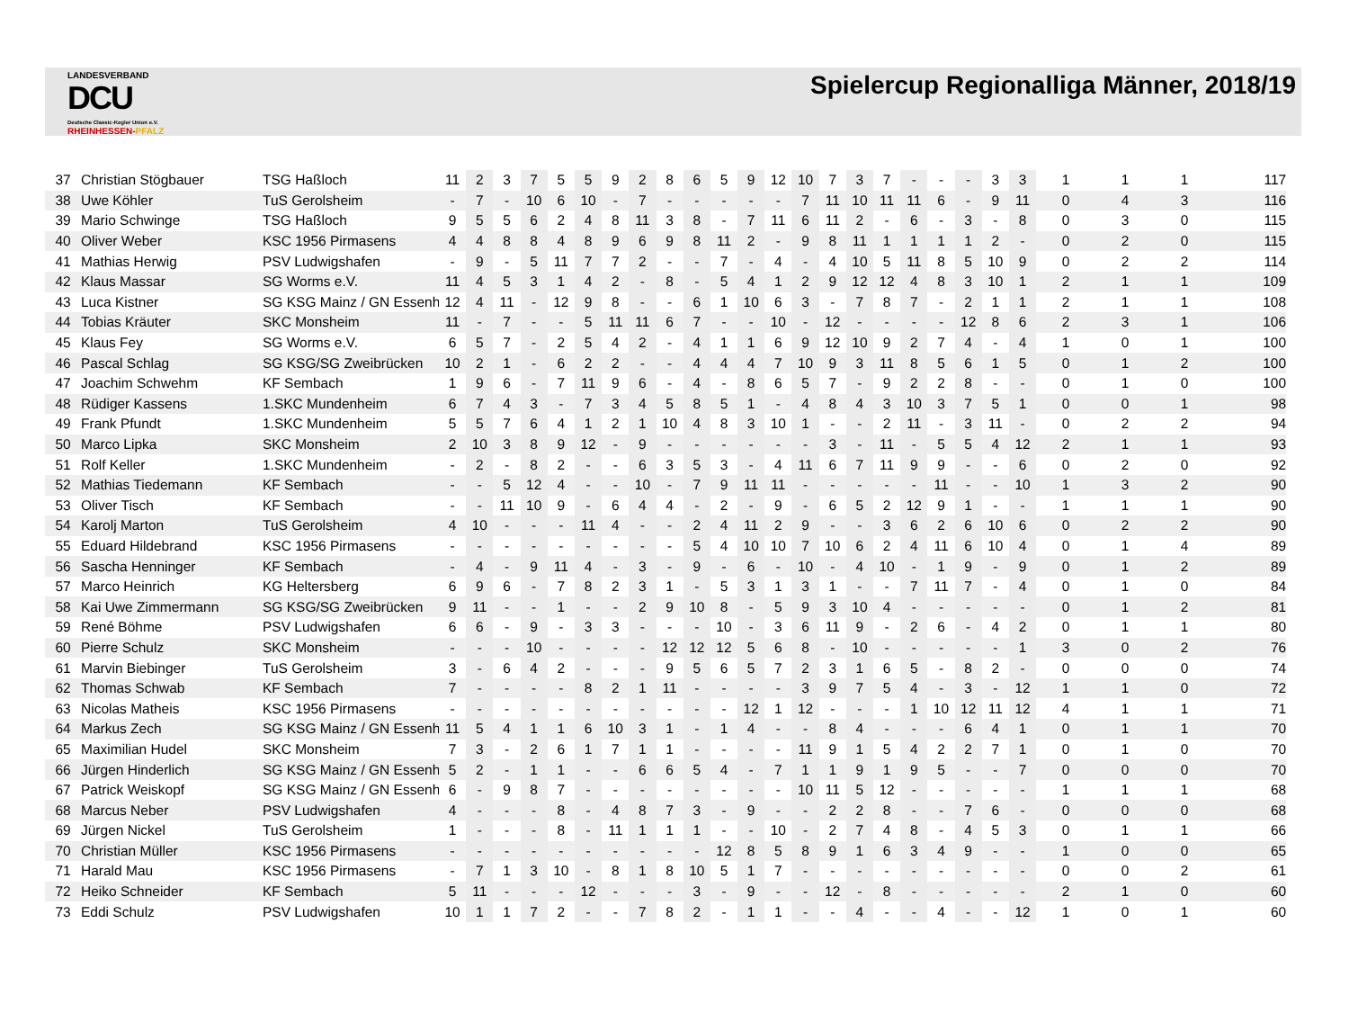LANDESVERBAND
DCU
Deutsche Classic-Kegler Union e.V.
RHEINHESSEN-PFALZ
Spielercup Regionalliga Männer, 2018/19
| 37 | Christian Stögbauer | TSG Haßloch | 11 | 2 | 3 | 7 | 5 | 5 | 9 | 2 | 8 | 6 | 5 | 9 | 12 | 10 | 7 | 3 | 7 | - | - | - | 3 | 3 | 1 | 1 | 1 | 117 |
| 38 | Uwe Köhler | TuS Gerolsheim | - | 7 | - | 10 | 6 | 10 | - | 7 | - | - | - | - | - | 7 | 11 | 10 | 11 | 11 | 6 | - | 9 | 11 | 0 | 4 | 3 | 116 |
| 39 | Mario Schwinge | TSG Haßloch | 9 | 5 | 5 | 6 | 2 | 4 | 8 | 11 | 3 | 8 | - | 7 | 11 | 6 | 11 | 2 | - | 6 | - | 3 | - | 8 | 0 | 3 | 0 | 115 |
| 40 | Oliver Weber | KSC 1956 Pirmasens | 4 | 4 | 8 | 8 | 4 | 8 | 9 | 6 | 9 | 8 | 11 | 2 | - | 9 | 8 | 11 | 1 | 1 | 1 | 1 | 2 | - | 0 | 2 | 0 | 115 |
| 41 | Mathias Herwig | PSV Ludwigshafen | - | 9 | - | 5 | 11 | 7 | 7 | 2 | - | - | 7 | - | 4 | - | 4 | 10 | 5 | 11 | 8 | 5 | 10 | 9 | 0 | 2 | 2 | 114 |
| 42 | Klaus Massar | SG Worms e.V. | 11 | 4 | 5 | 3 | 1 | 4 | 2 | - | 8 | - | 5 | 4 | 1 | 2 | 9 | 12 | 12 | 4 | 8 | 3 | 10 | 1 | 2 | 1 | 1 | 109 |
| 43 | Luca Kistner | SG KSG Mainz / GN Essenh | 12 | 4 | 11 | - | 12 | 9 | 8 | - | - | 6 | 1 | 10 | 6 | 3 | - | 7 | 8 | 7 | - | 2 | 1 | 1 | 2 | 1 | 1 | 108 |
| 44 | Tobias Kräuter | SKC Monsheim | 11 | - | 7 | - | - | 5 | 11 | 11 | 6 | 7 | - | - | 10 | - | 12 | - | - | - | - | 12 | 8 | 6 | 2 | 3 | 1 | 106 |
| 45 | Klaus Fey | SG Worms e.V. | 6 | 5 | 7 | - | 2 | 5 | 4 | 2 | - | 4 | 1 | 1 | 6 | 9 | 12 | 10 | 9 | 2 | 7 | 4 | - | 4 | 1 | 0 | 1 | 100 |
| 46 | Pascal Schlag | SG KSG/SG Zweibrücken | 10 | 2 | 1 | - | 6 | 2 | 2 | - | - | 4 | 4 | 4 | 7 | 10 | 9 | 3 | 11 | 8 | 5 | 6 | 1 | 5 | 0 | 1 | 2 | 100 |
| 47 | Joachim Schwehm | KF Sembach | 1 | 9 | 6 | - | 7 | 11 | 9 | 6 | - | 4 | - | 8 | 6 | 5 | 7 | - | 9 | 2 | 2 | 8 | - | - | 0 | 1 | 0 | 100 |
| 48 | Rüdiger Kassens | 1.SKC Mundenheim | 6 | 7 | 4 | 3 | - | 7 | 3 | 4 | 5 | 8 | 5 | 1 | - | 4 | 8 | 4 | 3 | 10 | 3 | 7 | 5 | 1 | 0 | 0 | 1 | 98 |
| 49 | Frank Pfundt | 1.SKC Mundenheim | 5 | 5 | 7 | 6 | 4 | 1 | 2 | 1 | 10 | 4 | 8 | 3 | 10 | 1 | - | - | 2 | 11 | - | 3 | 11 | - | 0 | 2 | 2 | 94 |
| 50 | Marco Lipka | SKC Monsheim | 2 | 10 | 3 | 8 | 9 | 12 | - | 9 | - | - | - | - | - | - | 3 | - | 11 | - | 5 | 5 | 4 | 12 | 2 | 1 | 1 | 93 |
| 51 | Rolf Keller | 1.SKC Mundenheim | - | 2 | - | 8 | 2 | - | - | 6 | 3 | 5 | 3 | - | 4 | 11 | 6 | 7 | 11 | 9 | 9 | - | - | 6 | 0 | 2 | 0 | 92 |
| 52 | Mathias Tiedemann | KF Sembach | - | - | 5 | 12 | 4 | - | - | 10 | - | 7 | 9 | 11 | 11 | - | - | - | - | - | 11 | - | - | 10 | 1 | 3 | 2 | 90 |
| 53 | Oliver Tisch | KF Sembach | - | - | 11 | 10 | 9 | - | 6 | 4 | 4 | - | 2 | - | 9 | - | 6 | 5 | 2 | 12 | 9 | 1 | - | - | 1 | 1 | 1 | 90 |
| 54 | Karolj Marton | TuS Gerolsheim | 4 | 10 | - | - | - | 11 | 4 | - | - | 2 | 4 | 11 | 2 | 9 | - | - | 3 | 6 | 2 | 6 | 10 | 6 | 0 | 2 | 2 | 90 |
| 55 | Eduard Hildebrand | KSC 1956 Pirmasens | - | - | - | - | - | - | - | - | - | 5 | 4 | 10 | 10 | 7 | 10 | 6 | 2 | 4 | 11 | 6 | 10 | 4 | 0 | 1 | 4 | 89 |
| 56 | Sascha Henninger | KF Sembach | - | 4 | - | 9 | 11 | 4 | - | 3 | - | 9 | - | 6 | - | 10 | - | 4 | 10 | - | 1 | 9 | - | 9 | 0 | 1 | 2 | 89 |
| 57 | Marco Heinrich | KG Heltersberg | 6 | 9 | 6 | - | 7 | 8 | 2 | 3 | 1 | - | 5 | 3 | 1 | 3 | 1 | - | - | 7 | 11 | 7 | - | 4 | 0 | 1 | 0 | 84 |
| 58 | Kai Uwe Zimmermann | SG KSG/SG Zweibrücken | 9 | 11 | - | - | 1 | - | - | 2 | 9 | 10 | 8 | - | 5 | 9 | 3 | 10 | 4 | - | - | - | - | - | 0 | 1 | 2 | 81 |
| 59 | René Böhme | PSV Ludwigshafen | 6 | 6 | - | 9 | - | 3 | 3 | - | - | - | 10 | - | 3 | 6 | 11 | 9 | - | 2 | 6 | - | 4 | 2 | 0 | 1 | 1 | 80 |
| 60 | Pierre Schulz | SKC Monsheim | - | - | - | 10 | - | - | - | - | 12 | 12 | 12 | 5 | 6 | 8 | - | 10 | - | - | - | - | - | 1 | 3 | 0 | 2 | 76 |
| 61 | Marvin Biebinger | TuS Gerolsheim | 3 | - | 6 | 4 | 2 | - | - | - | 9 | 5 | 6 | 5 | 7 | 2 | 3 | 1 | 6 | 5 | - | 8 | 2 | - | 0 | 0 | 0 | 74 |
| 62 | Thomas Schwab | KF Sembach | 7 | - | - | - | - | 8 | 2 | 1 | 11 | - | - | - | - | 3 | 9 | 7 | 5 | 4 | - | 3 | - | 12 | 1 | 1 | 0 | 72 |
| 63 | Nicolas Matheis | KSC 1956 Pirmasens | - | - | - | - | - | - | - | - | - | - | - | 12 | 1 | 12 | - | - | - | 1 | 10 | 12 | 11 | 12 | 4 | 1 | 1 | 71 |
| 64 | Markus Zech | SG KSG Mainz / GN Essenh | 11 | 5 | 4 | 1 | 1 | 6 | 10 | 3 | 1 | - | 1 | 4 | - | - | 8 | 4 | - | - | - | 6 | 4 | 1 | 0 | 1 | 1 | 70 |
| 65 | Maximilian Hudel | SKC Monsheim | 7 | 3 | - | 2 | 6 | 1 | 7 | 1 | 1 | - | - | - | - | 11 | 9 | 1 | 5 | 4 | 2 | 2 | 7 | 1 | 0 | 1 | 0 | 70 |
| 66 | Jürgen Hinderlich | SG KSG Mainz / GN Essenh | 5 | 2 | - | 1 | 1 | - | - | 6 | 6 | 5 | 4 | - | 7 | 1 | 1 | 9 | 1 | 9 | 5 | - | - | 7 | 0 | 0 | 0 | 70 |
| 67 | Patrick Weiskopf | SG KSG Mainz / GN Essenh | 6 | - | 9 | 8 | 7 | - | - | - | - | - | - | - | - | 10 | 11 | 5 | 12 | - | - | - | - | - | 1 | 1 | 1 | 68 |
| 68 | Marcus Neber | PSV Ludwigshafen | 4 | - | - | - | 8 | - | 4 | 8 | 7 | 3 | - | 9 | - | - | 2 | 2 | 8 | - | - | 7 | 6 | - | 0 | 0 | 0 | 68 |
| 69 | Jürgen Nickel | TuS Gerolsheim | 1 | - | - | - | 8 | - | 11 | 1 | 1 | 1 | - | - | 10 | - | 2 | 7 | 4 | 8 | - | 4 | 5 | 3 | 0 | 1 | 1 | 66 |
| 70 | Christian Müller | KSC 1956 Pirmasens | - | - | - | - | - | - | - | - | - | - | 12 | 8 | 5 | 8 | 9 | 1 | 6 | 3 | 4 | 9 | - | - | 1 | 0 | 0 | 65 |
| 71 | Harald Mau | KSC 1956 Pirmasens | - | 7 | 1 | 3 | 10 | - | 8 | 1 | 8 | 10 | 5 | 1 | 7 | - | - | - | - | - | - | - | - | - | 0 | 0 | 2 | 61 |
| 72 | Heiko Schneider | KF Sembach | 5 | 11 | - | - | - | 12 | - | - | - | 3 | - | 9 | - | - | 12 | - | 8 | - | - | - | - | - | 2 | 1 | 0 | 60 |
| 73 | Eddi Schulz | PSV Ludwigshafen | 10 | 1 | 1 | 7 | 2 | - | - | 7 | 8 | 2 | - | 1 | 1 | - | - | 4 | - | - | 4 | - | - | 12 | 1 | 0 | 1 | 60 |